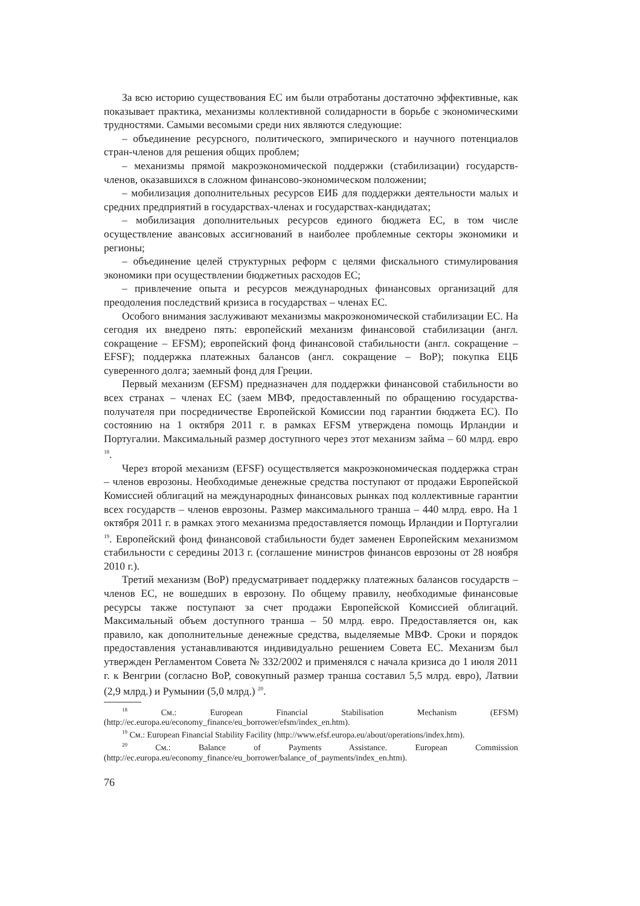За всю историю существования ЕС им были отработаны достаточно эффективные, как показывает практика, механизмы коллективной солидарности в борьбе с экономическими трудностями. Самыми весомыми среди них являются следующие:
– объединение ресурсного, политического, эмпирического и научного потенциалов стран-членов для решения общих проблем;
– механизмы прямой макроэкономической поддержки (стабилизации) государств-членов, оказавшихся в сложном финансово-экономическом положении;
– мобилизация дополнительных ресурсов ЕИБ для поддержки деятельности малых и средних предприятий в государствах-членах и государствах-кандидатах;
– мобилизация дополнительных ресурсов единого бюджета ЕС, в том числе осуществление авансовых ассигнований в наиболее проблемные секторы экономики и регионы;
– объединение целей структурных реформ с целями фискального стимулирования экономики при осуществлении бюджетных расходов ЕС;
– привлечение опыта и ресурсов международных финансовых организаций для преодоления последствий кризиса в государствах – членах ЕС.
Особого внимания заслуживают механизмы макроэкономической стабилизации ЕС. На сегодня их внедрено пять: европейский механизм финансовой стабилизации (англ. сокращение – EFSM); европейский фонд финансовой стабильности (англ. сокращение – EFSF); поддержка платежных балансов (англ. сокращение – BoP); покупка ЕЦБ суверенного долга; заемный фонд для Греции.
Первый механизм (EFSM) предназначен для поддержки финансовой стабильности во всех странах – членах ЕС (заем МВФ, предоставленный по обращению государства-получателя при посредничестве Европейской Комиссии под гарантии бюджета ЕС). По состоянию на 1 октября 2011 г. в рамках EFSM утверждена помощь Ирландии и Португалии. Максимальный размер доступного через этот механизм займа – 60 млрд. евро <sup>18</sup>.
Через второй механизм (EFSF) осуществляется макроэкономическая поддержка стран – членов еврозоны. Необходимые денежные средства поступают от продажи Европейской Комиссией облигаций на международных финансовых рынках под коллективные гарантии всех государств – членов еврозоны. Размер максимального транша – 440 млрд. евро. На 1 октября 2011 г. в рамках этого механизма предоставляется помощь Ирландии и Португалии <sup>19</sup>. Европейский фонд финансовой стабильности будет заменен Европейским механизмом стабильности с середины 2013 г. (соглашение министров финансов еврозоны от 28 ноября 2010 г.).
Третий механизм (BoP) предусматривает поддержку платежных балансов государств – членов ЕС, не вошедших в еврозону. По общему правилу, необходимые финансовые ресурсы также поступают за счет продажи Европейской Комиссией облигаций. Максимальный объем доступного транша – 50 млрд. евро. Предоставляется он, как правило, как дополнительные денежные средства, выделяемые МВФ. Сроки и порядок предоставления устанавливаются индивидуально решением Совета ЕС. Механизм был утвержден Регламентом Совета № 332/2002 и применялся с начала кризиса до 1 июля 2011 г. к Венгрии (согласно BoP, совокупный размер транша составил 5,5 млрд. евро), Латвии (2,9 млрд.) и Румынии (5,0 млрд.) <sup>20</sup>.
<sup>18</sup> См.: European Financial Stabilisation Mechanism (EFSM) (http://ec.europa.eu/economy_finance/eu_borrower/efsm/index_en.htm).
<sup>19</sup> См.: European Financial Stability Facility (http://www.efsf.europa.eu/about/operations/index.htm).
<sup>20</sup> См.: Balance of Payments Assistance. European Commission (http://ec.europa.eu/economy_finance/eu_borrower/balance_of_payments/index_en.htm).
76